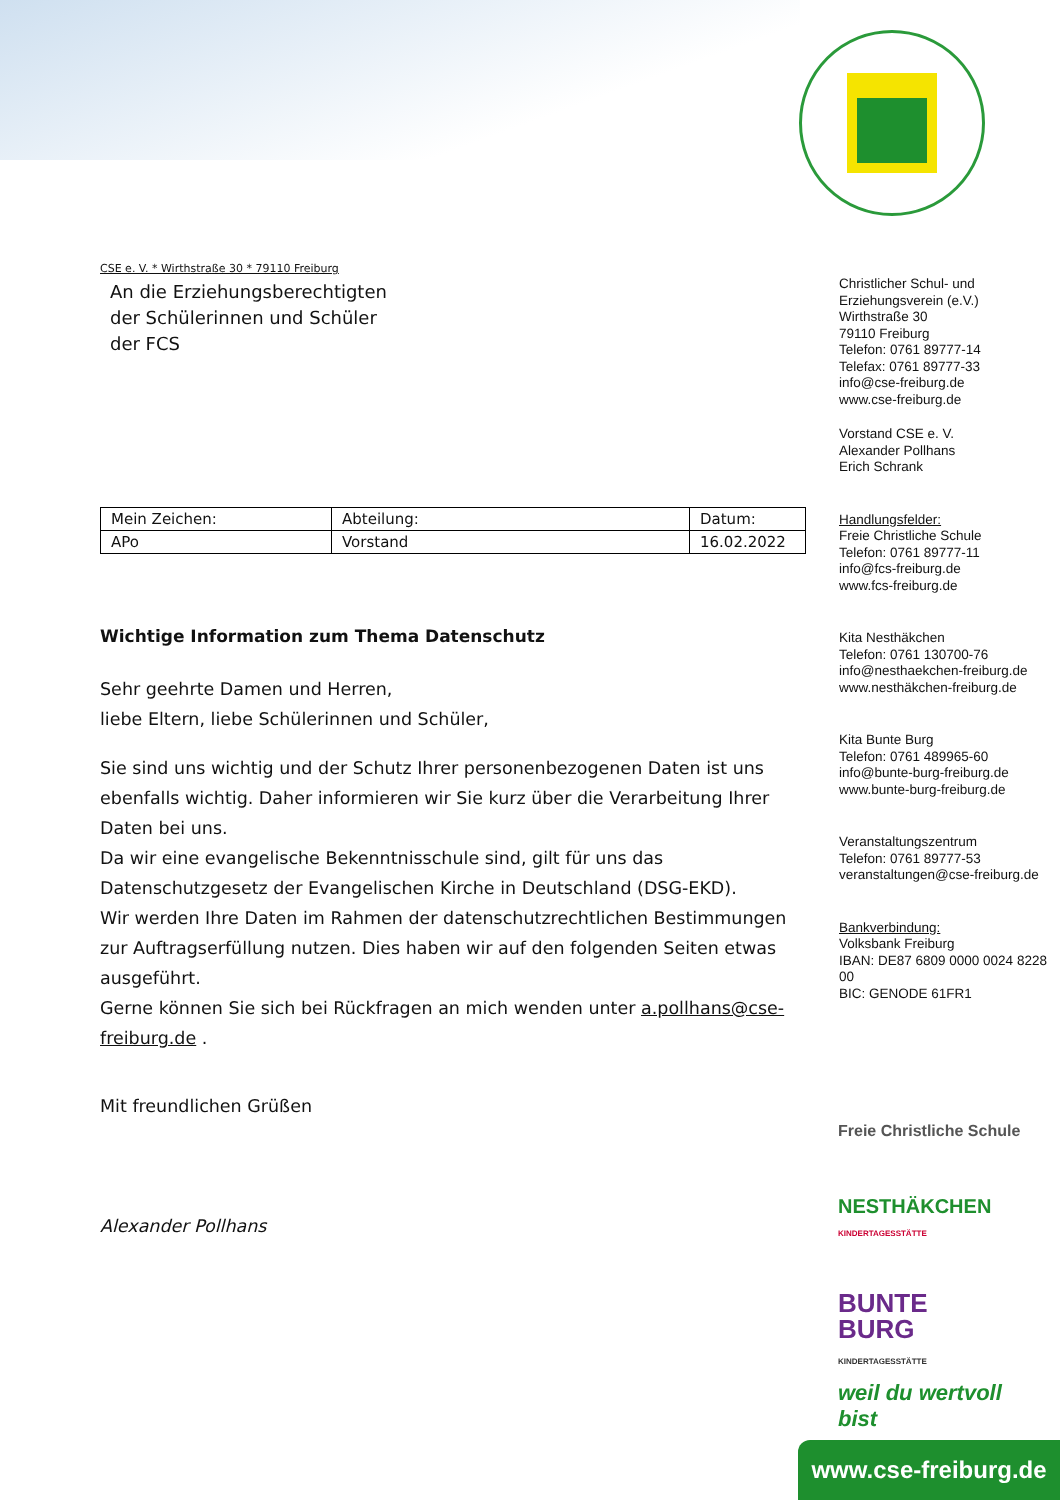CSE e. V. * Wirthstraße 30 * 79110 Freiburg
An die Erziehungsberechtigten
der Schülerinnen und Schüler
der FCS
| Mein Zeichen: | Abteilung: | Datum: |
| APo | Vorstand | 16.02.2022 |
Wichtige Information zum Thema Datenschutz
Sehr geehrte Damen und Herren,
liebe Eltern, liebe Schülerinnen und Schüler,
Sie sind uns wichtig und der Schutz Ihrer personenbezogenen Daten ist uns ebenfalls wichtig. Daher informieren wir Sie kurz über die Verarbeitung Ihrer Daten bei uns.
Da wir eine evangelische Bekenntnisschule sind, gilt für uns das Datenschutzgesetz der Evangelischen Kirche in Deutschland (DSG-EKD).
Wir werden Ihre Daten im Rahmen der datenschutzrechtlichen Bestimmungen zur Auftragserfüllung nutzen. Dies haben wir auf den folgenden Seiten etwas ausgeführt.
Gerne können Sie sich bei Rückfragen an mich wenden unter a.pollhans@cse-freiburg.de .
Mit freundlichen Grüßen
Alexander Pollhans
Christlicher Schul- und Erziehungsverein (e.V.)
Wirthstraße 30
79110 Freiburg
Telefon: 0761 89777-14
Telefax: 0761 89777-33
info@cse-freiburg.de
www.cse-freiburg.de
Vorstand CSE e. V.
Alexander Pollhans
Erich Schrank
Handlungsfelder:
Freie Christliche Schule
Telefon: 0761 89777-11
info@fcs-freiburg.de
www.fcs-freiburg.de
Kita Nesthäkchen
Telefon: 0761 130700-76
info@nesthaekchen-freiburg.de
www.nesthäkchen-freiburg.de
Kita Bunte Burg
Telefon: 0761 489965-60
info@bunte-burg-freiburg.de
www.bunte-burg-freiburg.de
Veranstaltungszentrum
Telefon: 0761 89777-53
veranstaltungen@cse-freiburg.de
Bankverbindung:
Volksbank Freiburg
IBAN: DE87 6809 0000 0024 8228 00
BIC: GENODE 61FR1
Freie Christliche Schule
NESTHÄKCHEN
KINDERTAGESSTÄTTE
BUNTE
BURG
KINDERTAGESSTÄTTE
weil du wertvoll bist
www.cse-freiburg.de